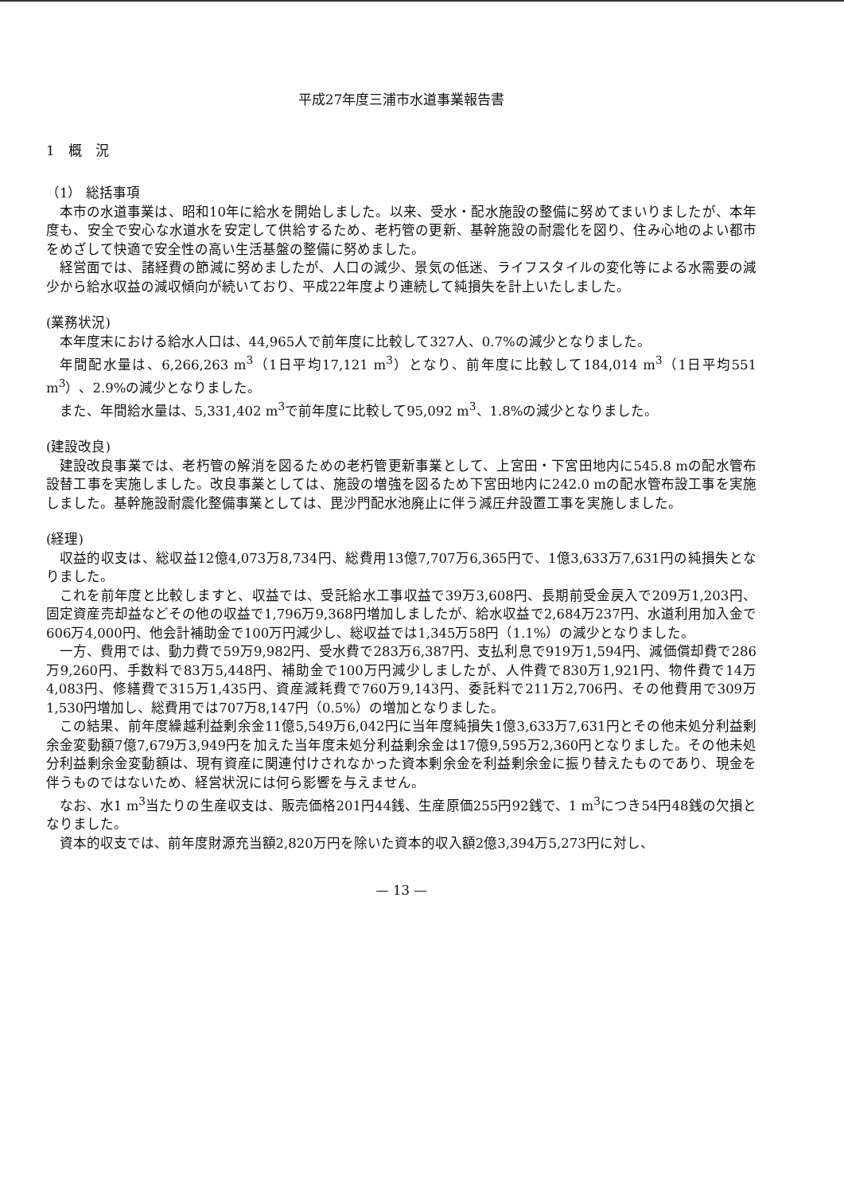平成27年度三浦市水道事業報告書
1　概　況
（1） 総括事項
本市の水道事業は、昭和10年に給水を開始しました。以来、受水・配水施設の整備に努めてまいりましたが、本年度も、安全で安心な水道水を安定して供給するため、老朽管の更新、基幹施設の耐震化を図り、住み心地のよい都市をめざして快適で安全性の高い生活基盤の整備に努めました。
経営面では、諸経費の節減に努めましたが、人口の減少、景気の低迷、ライフスタイルの変化等による水需要の減少から給水収益の減収傾向が続いており、平成22年度より連続して純損失を計上いたしました。
(業務状況)
本年度末における給水人口は、44,965人で前年度に比較して327人、0.7%の減少となりました。
年間配水量は、6,266,263 m<sup>3</sup>（1日平均17,121 m<sup>3</sup>）となり、前年度に比較して184,014 m<sup>3</sup>（1日平均551 m<sup>3</sup>）、2.9%の減少となりました。
また、年間給水量は、5,331,402 m<sup>3</sup>で前年度に比較して95,092 m<sup>3</sup>、1.8%の減少となりました。
(建設改良)
建設改良事業では、老朽管の解消を図るための老朽管更新事業として、上宮田・下宮田地内に545.8 mの配水管布設替工事を実施しました。改良事業としては、施設の増強を図るため下宮田地内に242.0 mの配水管布設工事を実施しました。基幹施設耐震化整備事業としては、毘沙門配水池廃止に伴う減圧弁設置工事を実施しました。
(経理)
収益的収支は、総収益12億4,073万8,734円、総費用13億7,707万6,365円で、1億3,633万7,631円の純損失となりました。
これを前年度と比較しますと、収益では、受託給水工事収益で39万3,608円、長期前受金戻入で209万1,203円、固定資産売却益などその他の収益で1,796万9,368円増加しましたが、給水収益で2,684万237円、水道利用加入金で606万4,000円、他会計補助金で100万円減少し、総収益では1,345万58円（1.1%）の減少となりました。
一方、費用では、動力費で59万9,982円、受水費で283万6,387円、支払利息で919万1,594円、減価償却費で286万9,260円、手数料で83万5,448円、補助金で100万円減少しましたが、人件費で830万1,921円、物件費で14万4,083円、修繕費で315万1,435円、資産減耗費で760万9,143円、委託料で211万2,706円、その他費用で309万1,530円増加し、総費用では707万8,147円（0.5%）の増加となりました。
この結果、前年度繰越利益剰余金11億5,549万6,042円に当年度純損失1億3,633万7,631円とその他未処分利益剰余金変動額7億7,679万3,949円を加えた当年度未処分利益剰余金は17億9,595万2,360円となりました。その他未処分利益剰余金変動額は、現有資産に関連付けされなかった資本剰余金を利益剰余金に振り替えたものであり、現金を伴うものではないため、経営状況には何ら影響を与えません。
なお、水1 m<sup>3</sup>当たりの生産収支は、販売価格201円44銭、生産原価255円92銭で、1 m<sup>3</sup>につき54円48銭の欠損となりました。
資本的収支では、前年度財源充当額2,820万円を除いた資本的収入額2億3,394万5,273円に対し、
— 13 —